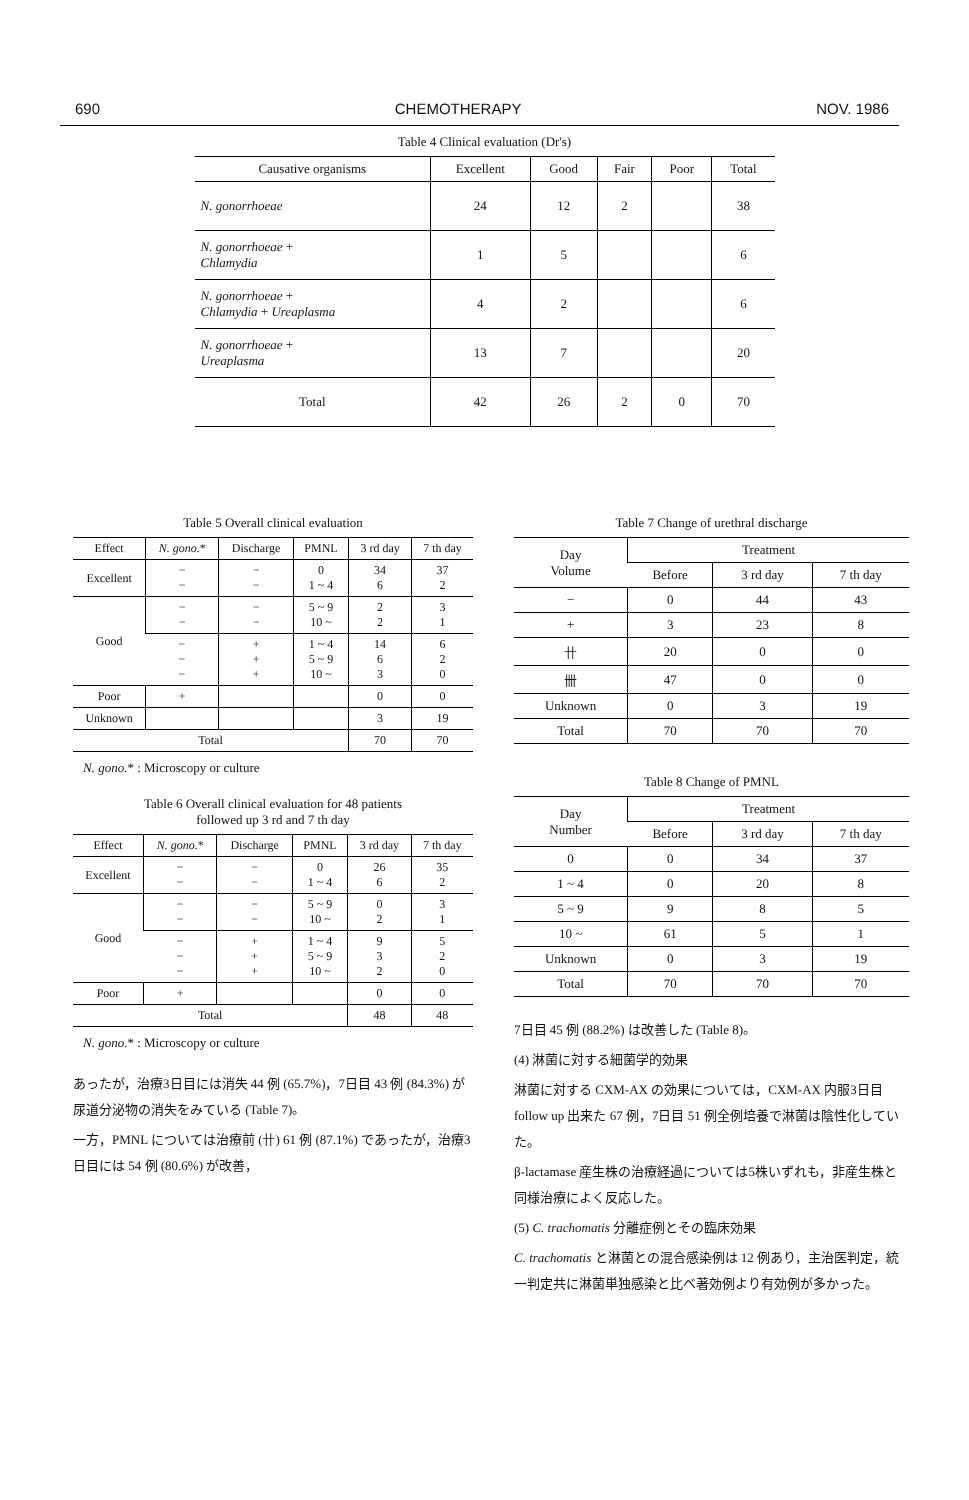690 CHEMOTHERAPY NOV. 1986
Table 4 Clinical evaluation (Dr's)
| Causative organisms | Excellent | Good | Fair | Poor | Total |
| --- | --- | --- | --- | --- | --- |
| N. gonorrhoeae | 24 | 12 | 2 | | 38 |
| N. gonorrhoeae + Chlamydia | 1 | 5 | | | 6 |
| N. gonorrhoeae + Chlamydia + Ureaplasma | 4 | 2 | | | 6 |
| N. gonorrhoeae + Ureaplasma | 13 | 7 | | | 20 |
| Total | 42 | 26 | 2 | 0 | 70 |
Table 5 Overall clinical evaluation
| Effect | N. gono. * | Discharge | PMNL | 3 rd day | 7 th day |
| --- | --- | --- | --- | --- | --- |
| Excellent | − − | − − | 0 1 ~ 4 | 34 6 | 37 2 |
| Good | − − | − − | 5 ~ 9 10 ~ | 2 2 | 3 1 |
| | − − − | + + + | 1 ~ 4 5 ~ 9 10 ~ | 14 6 3 | 6 2 0 |
| Poor | + | | | 0 | 0 |
| Unknown | | | | 3 | 19 |
| Total | | | | 70 | 70 |
N. gono.* : Microscopy or culture
Table 6 Overall clinical evaluation for 48 patients
followed up 3 rd and 7 th day
| Effect | N. gono. * | Discharge | PMNL | 3 rd day | 7 th day |
| --- | --- | --- | --- | --- | --- |
| Excellent | − − | − − | 0 1 ~ 4 | 26 6 | 35 2 |
| Good | − − | − − | 5 ~ 9 10 ~ | 0 2 | 3 1 |
| | − − − | + + + | 1 ~ 4 5 ~ 9 10 ~ | 9 3 2 | 5 2 0 |
| Poor | + | | | 0 | 0 |
| Total | | | | 48 | 48 |
N. gono.* : Microscopy or culture
あったが，治療3日目には消失 44 例 (65.7%)，7日目 43 例 (84.3%) が尿道分泌物の消失をみている (Table 7)。
一方，PMNL については治療前 (卄) 61 例 (87.1%) であったが，治療3日目には 54 例 (80.6%) が改善，
Table 7 Change of urethral discharge
| Day Volume | Treatment | | |
| --- | --- | --- | --- |
| | Before | 3 rd day | 7 th day |
| − | 0 | 44 | 43 |
| + | 3 | 23 | 8 |
| 卄 | 20 | 0 | 0 |
| 卌 | 47 | 0 | 0 |
| Unknown | 0 | 3 | 19 |
| Total | 70 | 70 | 70 |
Table 8 Change of PMNL
| Day Number | Treatment | | |
| --- | --- | --- | --- |
| | Before | 3 rd day | 7 th day |
| 0 | 0 | 34 | 37 |
| 1 ~ 4 | 0 | 20 | 8 |
| 5 ~ 9 | 9 | 8 | 5 |
| 10 ~ | 61 | 5 | 1 |
| Unknown | 0 | 3 | 19 |
| Total | 70 | 70 | 70 |
7日目 45 例 (88.2%) は改善した (Table 8)。
(4) 淋菌に対する細菌学的効果
淋菌に対する CXM-AX の効果については，CXM-AX 内服3日目 follow up 出来た 67 例，7日目 51 例全例培養で淋菌は陰性化していた。
β-lactamase 産生株の治療経過については5株いずれも，非産生株と同様治療によく反応した。
(5) C. trachomatis 分離症例とその臨床効果
C. trachomatis と淋菌との混合感染例は 12 例あり，主治医判定，統一判定共に淋菌単独感染と比べ著効例より有効例が多かった。